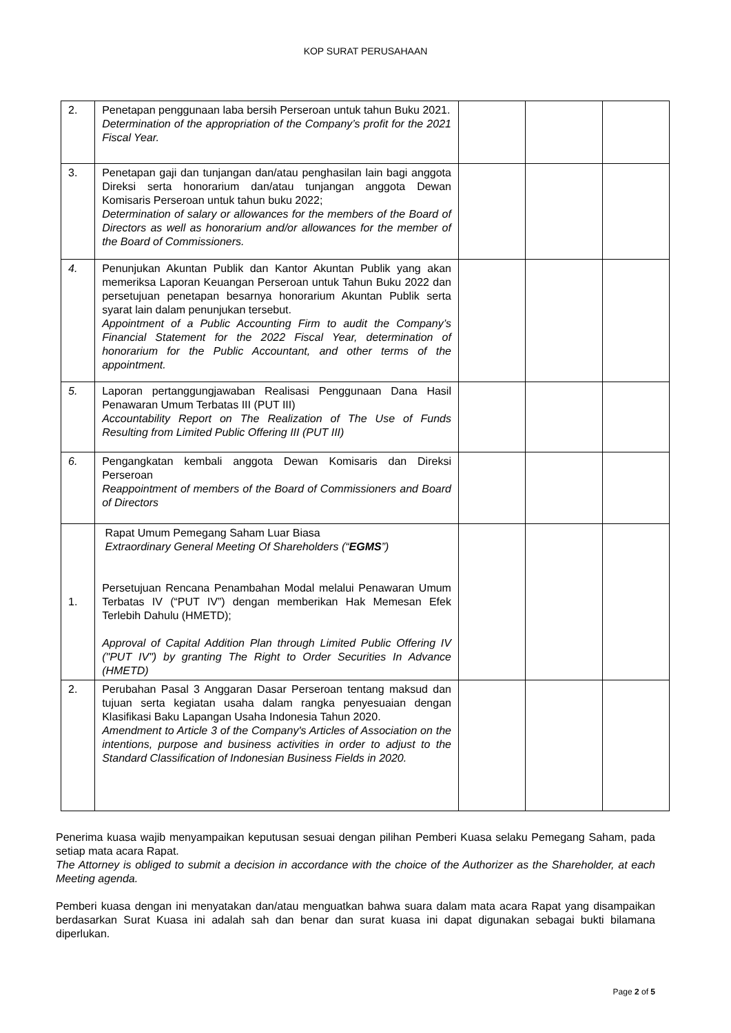KOP SURAT PERUSAHAAN
| 2. | Penetapan penggunaan laba bersih Perseroan untuk tahun Buku 2021. Determination of the appropriation of the Company’s profit for the 2021 Fiscal Year. | | | |
| 3. | Penetapan gaji dan tunjangan dan/atau penghasilan lain bagi anggota Direksi serta honorarium dan/atau tunjangan anggota Dewan Komisaris Perseroan untuk tahun buku 2022; Determination of salary or allowances for the members of the Board of Directors as well as honorarium and/or allowances for the member of the Board of Commissioners. | | | |
| 4. | Penunjukan Akuntan Publik dan Kantor Akuntan Publik yang akan memeriksa Laporan Keuangan Perseroan untuk Tahun Buku 2022 dan persetujuan penetapan besarnya honorarium Akuntan Publik serta syarat lain dalam penunjukan tersebut. Appointment of a Public Accounting Firm to audit the Company’s Financial Statement for the 2022 Fiscal Year, determination of honorarium for the Public Accountant, and other terms of the appointment. | | | |
| 5. | Laporan pertanggungjawaban Realisasi Penggunaan Dana Hasil Penawaran Umum Terbatas III (PUT III) Accountability Report on The Realization of The Use of Funds Resulting from Limited Public Offering III (PUT III) | | | |
| 6. | Pengangkatan kembali anggota Dewan Komisaris dan Direksi Perseroan Reappointment of members of the Board of Commissioners and Board of Directors | | | |
| 1. | Rapat Umum Pemegang Saham Luar Biasa Extraordinary General Meeting Of Shareholders (“ EGMS ”) Persetujuan Rencana Penambahan Modal melalui Penawaran Umum Terbatas IV (“PUT IV”) dengan memberikan Hak Memesan Efek Terlebih Dahulu (HMETD); Approval of Capital Addition Plan through Limited Public Offering IV ("PUT IV") by granting The Right to Order Securities In Advance (HMETD) | | | |
| 2. | Perubahan Pasal 3 Anggaran Dasar Perseroan tentang maksud dan tujuan serta kegiatan usaha dalam rangka penyesuaian dengan Klasifikasi Baku Lapangan Usaha Indonesia Tahun 2020. Amendment to Article 3 of the Company's Articles of Association on the intentions, purpose and business activities in order to adjust to the Standard Classification of Indonesian Business Fields in 2020. | | | |
Penerima kuasa wajib menyampaikan keputusan sesuai dengan pilihan Pemberi Kuasa selaku Pemegang Saham, pada setiap mata acara Rapat.
The Attorney is obliged to submit a decision in accordance with the choice of the Authorizer as the Shareholder, at each Meeting agenda.
Pemberi kuasa dengan ini menyatakan dan/atau menguatkan bahwa suara dalam mata acara Rapat yang disampaikan berdasarkan Surat Kuasa ini adalah sah dan benar dan surat kuasa ini dapat digunakan sebagai bukti bilamana diperlukan.
Page 2 of 5